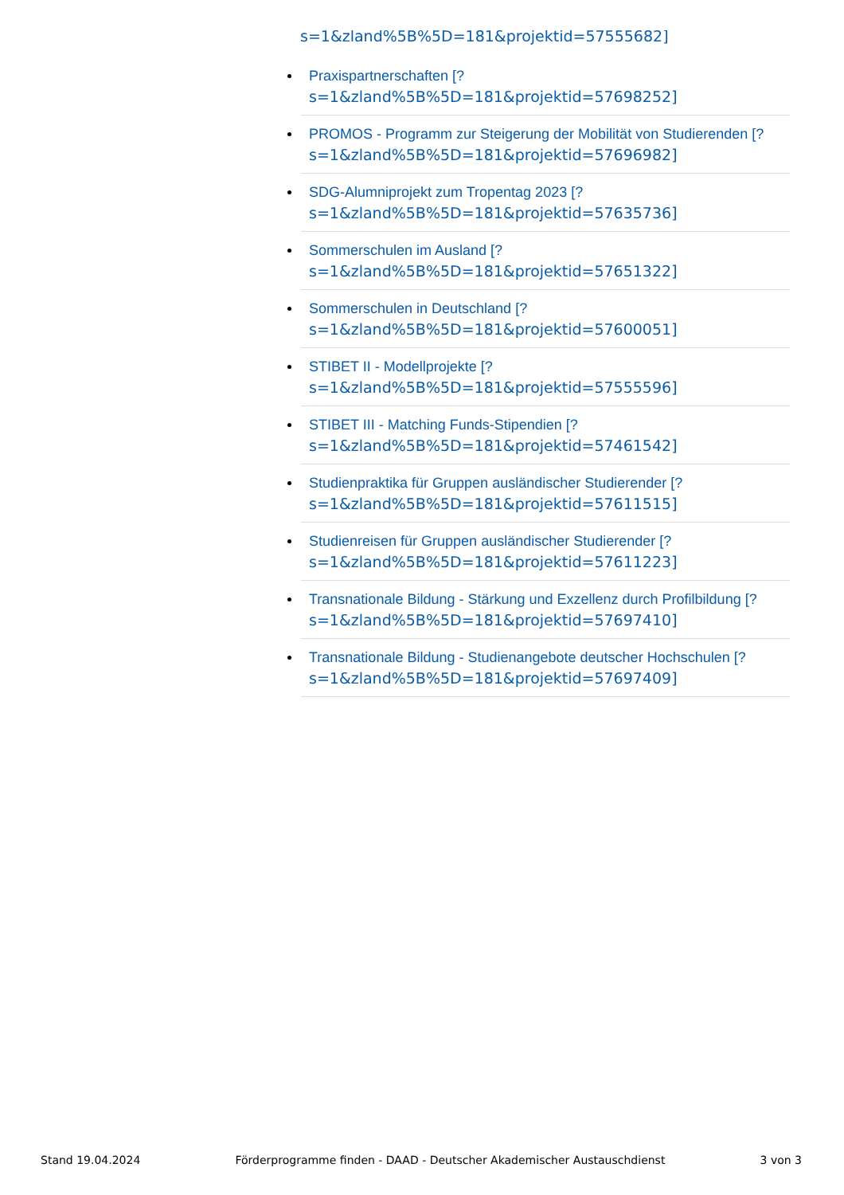s=1&zland%5B%5D=181&projektid=57555682]
Praxispartnerschaften [?
s=1&zland%5B%5D=181&projektid=57698252]
PROMOS - Programm zur Steigerung der Mobilität von Studierenden [?
s=1&zland%5B%5D=181&projektid=57696982]
SDG-Alumniprojekt zum Tropentag 2023 [?
s=1&zland%5B%5D=181&projektid=57635736]
Sommerschulen im Ausland [?
s=1&zland%5B%5D=181&projektid=57651322]
Sommerschulen in Deutschland [?
s=1&zland%5B%5D=181&projektid=57600051]
STIBET II - Modellprojekte [?
s=1&zland%5B%5D=181&projektid=57555596]
STIBET III - Matching Funds-Stipendien [?
s=1&zland%5B%5D=181&projektid=57461542]
Studienpraktika für Gruppen ausländischer Studierender [?
s=1&zland%5B%5D=181&projektid=57611515]
Studienreisen für Gruppen ausländischer Studierender [?
s=1&zland%5B%5D=181&projektid=57611223]
Transnationale Bildung - Stärkung und Exzellenz durch Profilbildung [?
s=1&zland%5B%5D=181&projektid=57697410]
Transnationale Bildung - Studienangebote deutscher Hochschulen [?
s=1&zland%5B%5D=181&projektid=57697409]
Stand 19.04.2024 Förderprogramme finden - DAAD - Deutscher Akademischer Austauschdienst 3 von 3